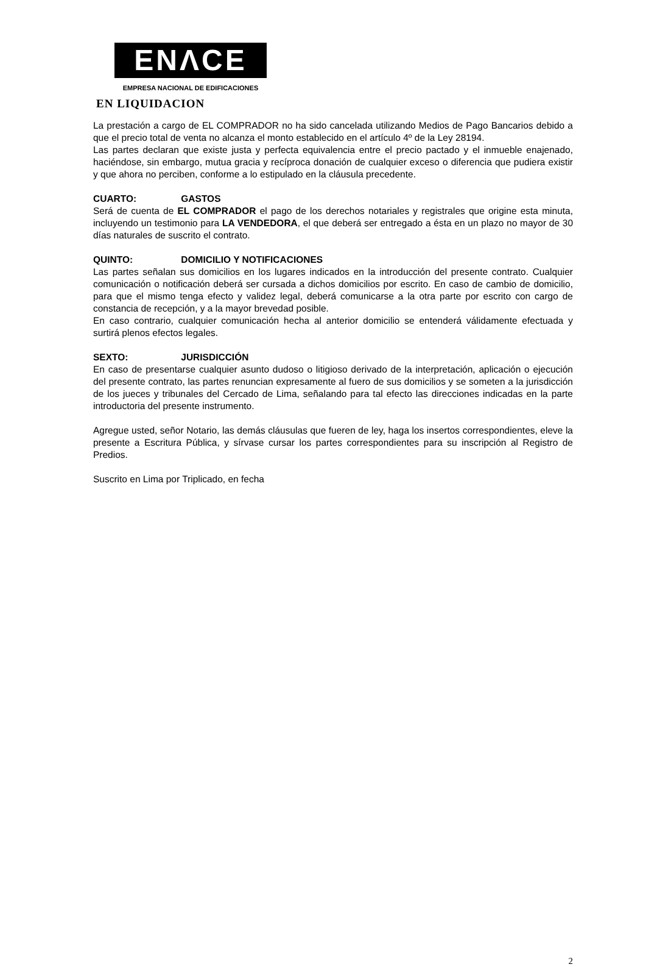ENΛCE
EMPRESA NACIONAL DE EDIFICACIONES
EN LIQUIDACION
La prestación a cargo de EL COMPRADOR no ha sido cancelada utilizando Medios de Pago Bancarios debido a que el precio total de venta no alcanza el monto establecido en el artículo 4º de la Ley 28194.
Las partes declaran que existe justa y perfecta equivalencia entre el precio pactado y el inmueble enajenado, haciéndose, sin embargo, mutua gracia y recíproca donación de cualquier exceso o diferencia que pudiera existir y que ahora no perciben, conforme a lo estipulado en la cláusula precedente.
CUARTO: GASTOS
Será de cuenta de EL COMPRADOR el pago de los derechos notariales y registrales que origine esta minuta, incluyendo un testimonio para LA VENDEDORA, el que deberá ser entregado a ésta en un plazo no mayor de 30 días naturales de suscrito el contrato.
QUINTO: DOMICILIO Y NOTIFICACIONES
Las partes señalan sus domicilios en los lugares indicados en la introducción del presente contrato. Cualquier comunicación o notificación deberá ser cursada a dichos domicilios por escrito. En caso de cambio de domicilio, para que el mismo tenga efecto y validez legal, deberá comunicarse a la otra parte por escrito con cargo de constancia de recepción, y a la mayor brevedad posible.
En caso contrario, cualquier comunicación hecha al anterior domicilio se entenderá válidamente efectuada y surtirá plenos efectos legales.
SEXTO: JURISDICCIÓN
En caso de presentarse cualquier asunto dudoso o litigioso derivado de la interpretación, aplicación o ejecución del presente contrato, las partes renuncian expresamente al fuero de sus domicilios y se someten a la jurisdicción de los jueces y tribunales del Cercado de Lima, señalando para tal efecto las direcciones indicadas en la parte introductoria del presente instrumento.
Agregue usted, señor Notario, las demás cláusulas que fueren de ley, haga los insertos correspondientes, eleve la presente a Escritura Pública, y sírvase cursar los partes correspondientes para su inscripción al Registro de Predios.
Suscrito en Lima por Triplicado, en fecha
2